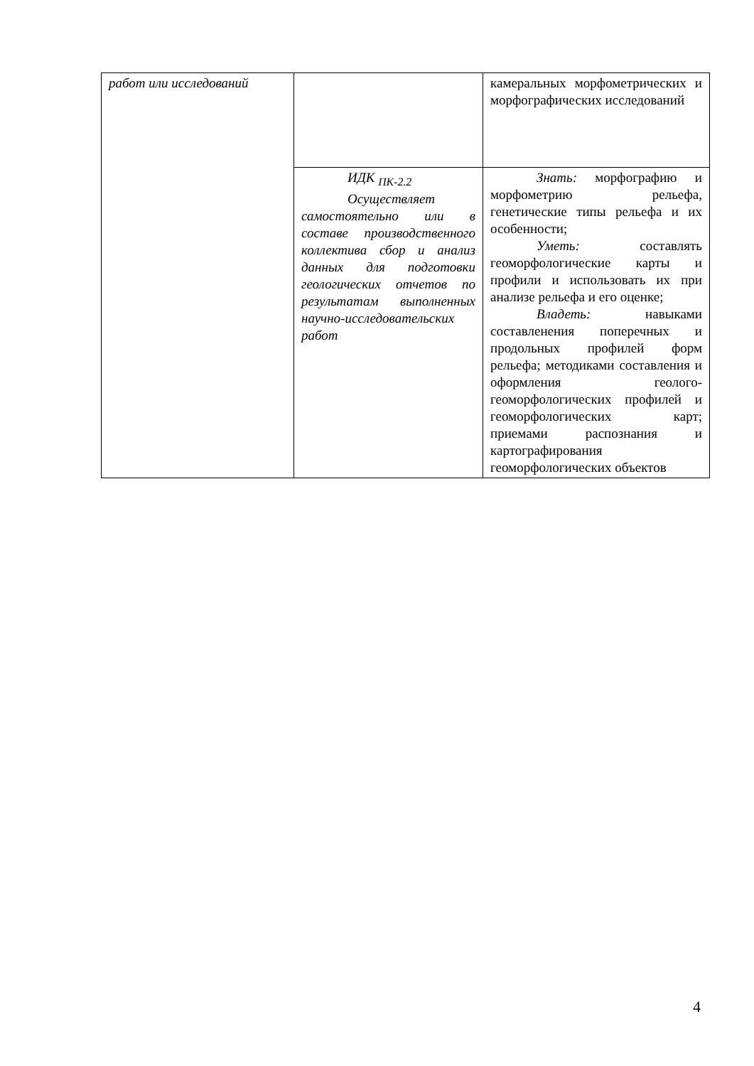| работ или исследований | | камеральных морфометрических и морфографических исследований |
| | ИДК <sub>ПК-2.2</sub> Осуществляет самостоятельно или в составе производственного коллектива сбор и анализ данных для подготовки геологических отчетов по результатам выполненных научно-исследовательских работ | Знать: морфографию и морфометрию рельефа, генетические типы рельефа и их особенности; Уметь: составлять геоморфологические карты и профили и использовать их при анализе рельефа и его оценке; Владеть: навыками составленения поперечных и продольных профилей форм рельефа; методиками составления и оформления геолого-геоморфологических профилей и геоморфологических карт; приемами распознания и картографирования геоморфологических объектов |
4